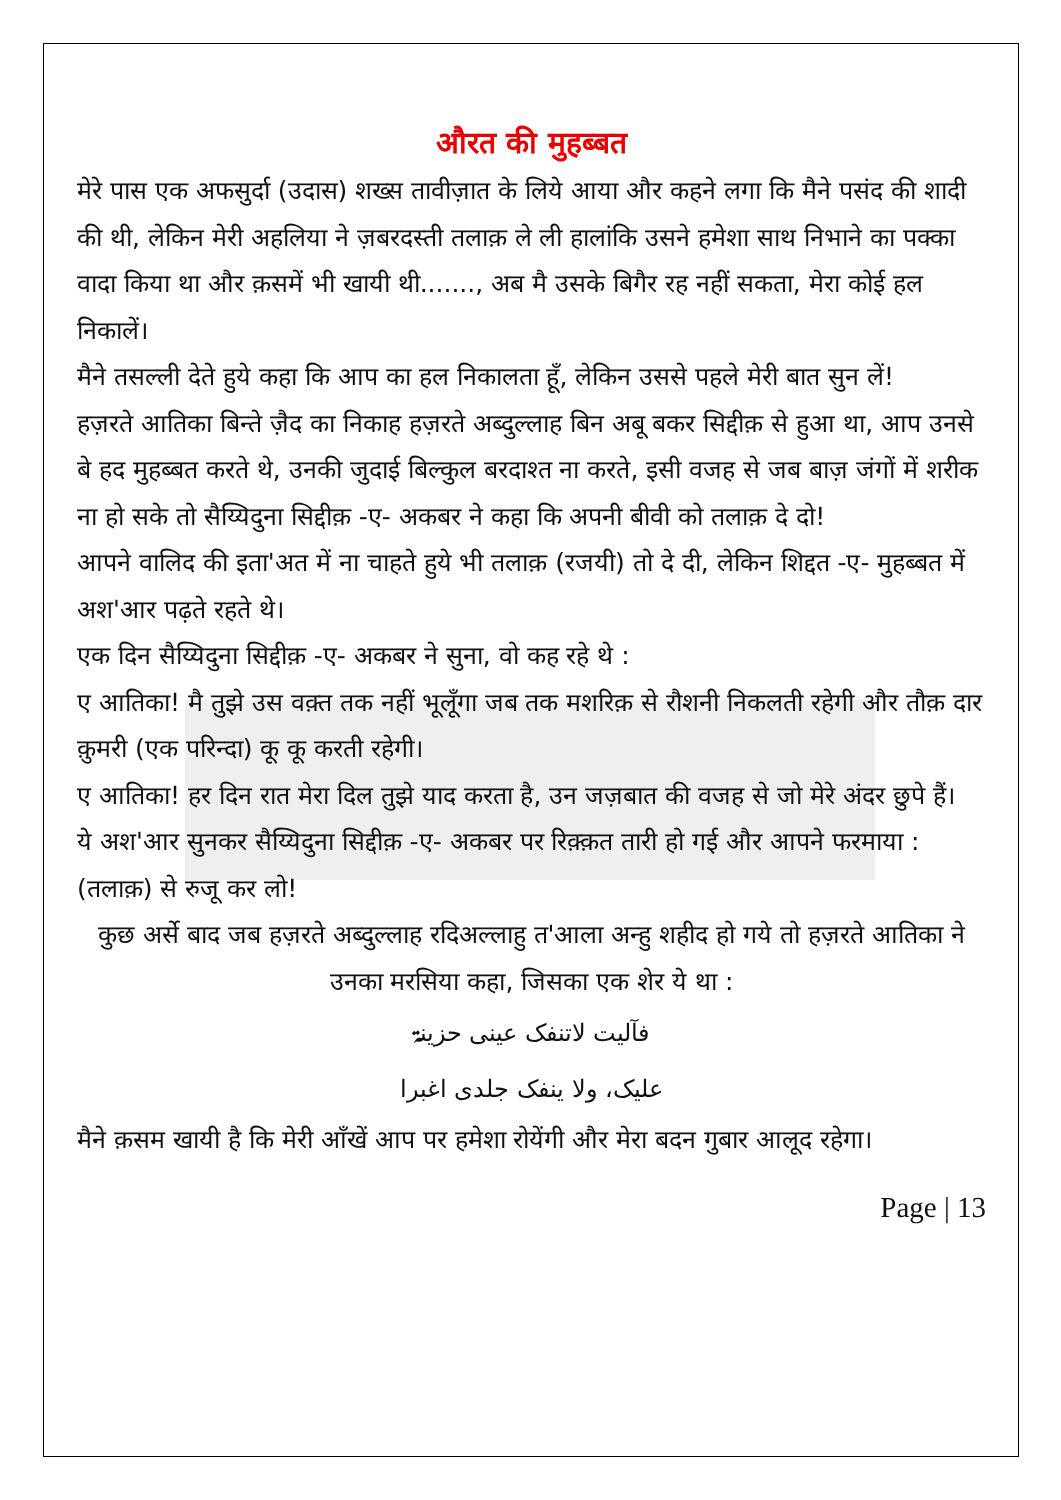औरत की मुहब्बत
मेरे पास एक अफसुर्दा (उदास) शख्स तावीज़ात के लिये आया और कहने लगा कि मैने पसंद की शादी की थी, लेकिन मेरी अहलिया ने ज़बरदस्ती तलाक़ ले ली हालांकि उसने हमेशा साथ निभाने का पक्का वादा किया था और क़समें भी खायी थी......., अब मै उसके बिगैर रह नहीं सकता, मेरा कोई हल निकालें।
मैने तसल्ली देते हुये कहा कि आप का हल निकालता हूँ, लेकिन उससे पहले मेरी बात सुन लें!
हज़रते आतिका बिन्ते ज़ैद का निकाह हज़रते अब्दुल्लाह बिन अबू बकर सिद्दीक़ से हुआ था, आप उनसे बे हद मुहब्बत करते थे, उनकी जुदाई बिल्कुल बरदाश्त ना करते, इसी वजह से जब बाज़ जंगों में शरीक ना हो सके तो सैय्यिदुना सिद्दीक़ -ए- अकबर ने कहा कि अपनी बीवी को तलाक़ दे दो!
आपने वालिद की इता'अत में ना चाहते हुये भी तलाक़ (रजयी) तो दे दी, लेकिन शिद्दत -ए- मुहब्बत में अश'आर पढ़ते रहते थे।
एक दिन सैय्यिदुना सिद्दीक़ -ए- अकबर ने सुना, वो कह रहे थे :
ए आतिका! मै तुझे उस वक़्त तक नहीं भूलूँगा जब तक मशरिक़ से रौशनी निकलती रहेगी और तौक़ दार क़ुमरी (एक परिन्दा) कू कू करती रहेगी।
ए आतिका! हर दिन रात मेरा दिल तुझे याद करता है, उन जज़बात की वजह से जो मेरे अंदर छुपे हैं।
ये अश'आर सुनकर सैय्यिदुना सिद्दीक़ -ए- अकबर पर रिक़्क़त तारी हो गई और आपने फरमाया : (तलाक़) से रुजू कर लो!
कुछ अर्से बाद जब हज़रते अब्दुल्लाह रदिअल्लाहु त'आला अन्हु शहीद हो गये तो हज़रते आतिका ने उनका मरसिया कहा, जिसका एक शेर ये था :
فآلیت لاتنفک عینی حزینۃ
علیک، ولا ینفک جلدی اغبرا
मैने क़सम खायी है कि मेरी आँखें आप पर हमेशा रोयेंगी और मेरा बदन गुबार आलूद रहेगा।
Page | 13